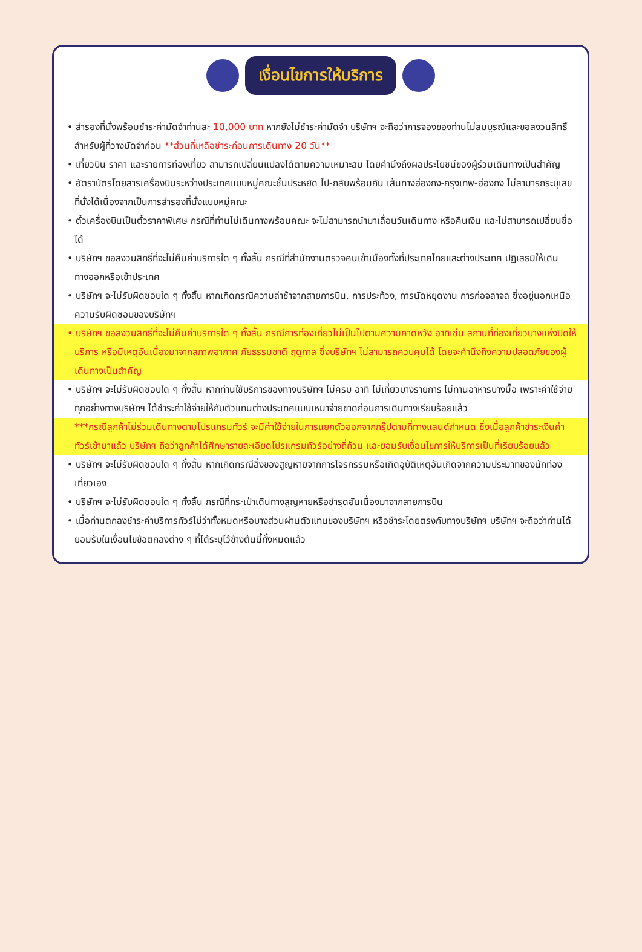เงื่อนไขการให้บริการ
• สำรองที่นั่งพร้อมชำระค่ามัดจำท่านละ 10,000 บาท หากยังไม่ชำระค่ามัดจำ บริษัทฯ จะถือว่าการจองของท่านไม่สมบูรณ์และขอสงวนสิทธิ์สำหรับผู้ที่วางมัดจำก่อน **ส่วนที่เหลือชำระก่อนการเดินทาง 20 วัน**
• เที่ยวบิน ราคา และรายการท่องเที่ยว สามารถเปลี่ยนแปลงได้ตามความเหมาะสม โดยคำนึงถึงผลประโยชน์ของผู้ร่วมเดินทางเป็นสำคัญ
• อัตราบัตรโดยสารเครื่องบินระหว่างประเทศแบบหมู่คณะชั้นประหยัด ไป-กลับพร้อมกัน เส้นทางฮ่องกง-กรุงเทพ-ฮ่องกง ไม่สามารถระบุเลขที่นั่งได้เนื่องจากเป็นการสำรองที่นั่งแบบหมู่คณะ
• ตั๋วเครื่องบินเป็นตั๋วราคาพิเศษ กรณีที่ท่านไม่เดินทางพร้อมคณะ จะไม่สามารถนำมาเลื่อนวันเดินทาง หรือคืนเงิน และไม่สามารถเปลี่ยนชื่อได้
• บริษัทฯ ขอสงวนสิทธิ์ที่จะไม่คืนค่าบริการใด ๆ ทั้งสิ้น กรณีที่สำนักงานตรวจคนเข้าเมืองทั้งที่ประเทศไทยและต่างประเทศ ปฏิเสธมิให้เดินทางออกหรือเข้าประเทศ
• บริษัทฯ จะไม่รับผิดชอบใด ๆ ทั้งสิ้น หากเกิดกรณีความล่าช้าจากสายการบิน, การประท้วง, การนัดหยุดงาน การก่อจลาจล ซึ่งอยู่นอกเหนือความรับผิดชอบของบริษัทฯ
• บริษัทฯ ขอสงวนสิทธิ์ที่จะไม่คืนค่าบริการใด ๆ ทั้งสิ้น กรณีการท่องเที่ยวไม่เป็นไปตามความคาดหวัง อาทิเช่น สถานที่ท่องเที่ยวบางแห่งปิดให้บริการ หรือมีเหตุอันเนื่องมาจากสภาพอากาศ ภัยธรรมชาติ ฤดูกาล ซึ่งบริษัทฯ ไม่สามารถควบคุมได้ โดยจะคำนึงถึงความปลอดภัยของผู้เดินทางเป็นสำคัญ
• บริษัทฯ จะไม่รับผิดชอบใด ๆ ทั้งสิ้น หากท่านใช้บริการของทางบริษัทฯ ไม่ครบ อาทิ ไม่เที่ยวบางรายการ ไม่ทานอาหารบางมื้อ เพราะค่าใช้จ่ายทุกอย่างทางบริษัทฯ ได้ชำระค่าใช้จ่ายให้กับตัวแทนต่างประเทศแบบเหมาจ่ายขาดก่อนการเดินทางเรียบร้อยแล้ว
***กรณีลูกค้าไม่ร่วมเดินทางตามโปรแกรมทัวร์ จะมีค่าใช้จ่ายในการแยกตัวออกจากกรุ๊ปตามที่ทางแลนด์กำหนด ซึ่งเมื่อลูกค้าชำระเงินค่าทัวร์เข้ามาแล้ว บริษัทฯ ถือว่าลูกค้าได้ศึกษารายละเอียดโปรแกรมทัวร์อย่างถี่ถ้วน และยอมรับเงื่อนไขการให้บริการเป็นที่เรียบร้อยแล้ว
• บริษัทฯ จะไม่รับผิดชอบใด ๆ ทั้งสิ้น หากเกิดกรณีสิ่งของสูญหายจากการโจรกรรมหรือเกิดอุบัติเหตุอันเกิดจากความประมาทของนักท่องเที่ยวเอง
• บริษัทฯ จะไม่รับผิดชอบใด ๆ ทั้งสิ้น กรณีที่กระเป๋าเดินทางสูญหายหรือชำรุดอันเนื่องมาจากสายการบิน
• เมื่อท่านตกลงชำระค่าบริการทัวร์ไม่ว่าทั้งหมดหรือบางส่วนผ่านตัวแทนของบริษัทฯ หรือชำระโดยตรงกับทางบริษัทฯ บริษัทฯ จะถือว่าท่านได้ยอมรับในเงื่อนไขข้อตกลงต่าง ๆ ที่ได้ระบุไว้ข้างต้นนี้ทั้งหมดแล้ว